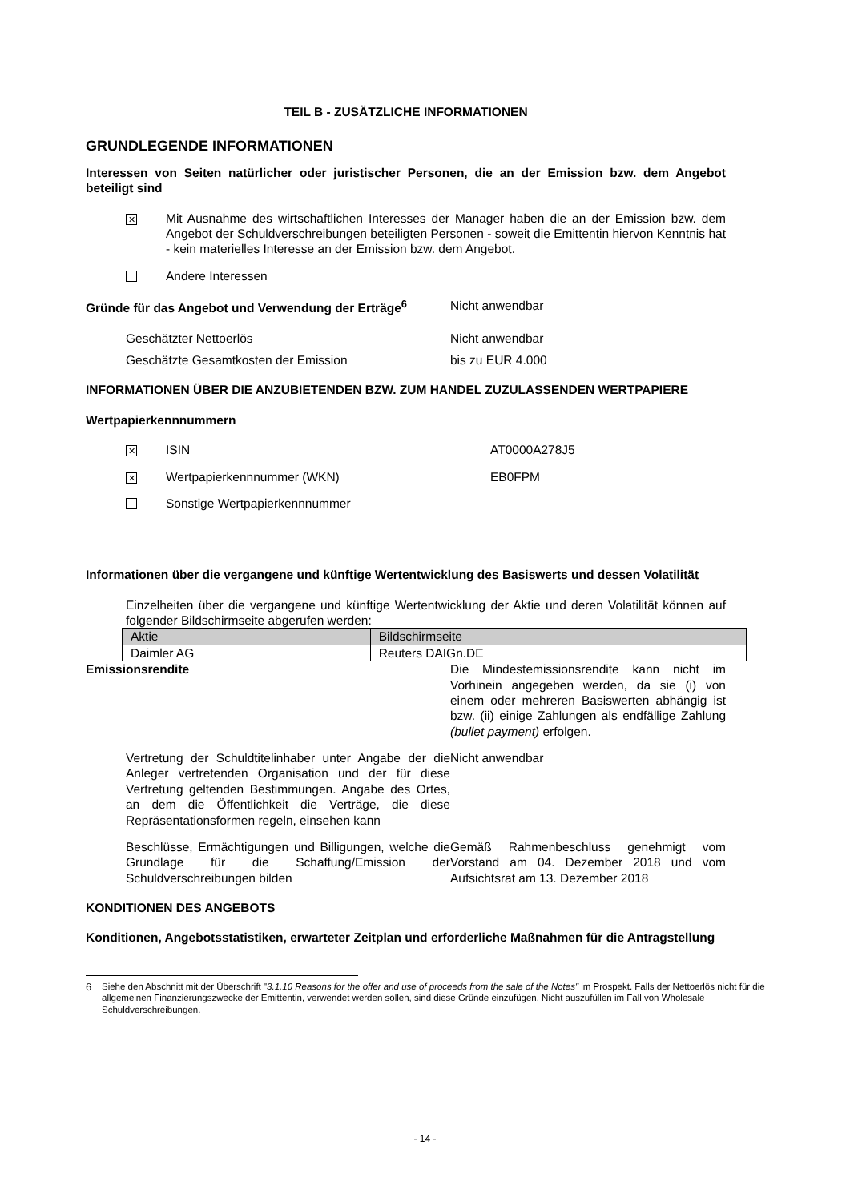TEIL B - ZUSÄTZLICHE INFORMATIONEN
GRUNDLEGENDE INFORMATIONEN
Interessen von Seiten natürlicher oder juristischer Personen, die an der Emission bzw. dem Angebot beteiligt sind
✕
Mit Ausnahme des wirtschaftlichen Interesses der Manager haben die an der Emission bzw. dem Angebot der Schuldverschreibungen beteiligten Personen - soweit die Emittentin hiervon Kenntnis hat - kein materielles Interesse an der Emission bzw. dem Angebot.
Andere Interessen
Gründe für das Angebot und Verwendung der Erträge<sup>6</sup>
Nicht anwendbar
Geschätzter Nettoerlös Nicht anwendbar
Geschätzte Gesamtkosten der Emission bis zu EUR 4.000
INFORMATIONEN ÜBER DIE ANZUBIETENDEN BZW. ZUM HANDEL ZUZULASSENDEN WERTPAPIERE
Wertpapierkennnummern
✕
ISIN AT0000A278J5
✕
Wertpapierkennnummer (WKN) EB0FPM
Sonstige Wertpapierkennnummer
Informationen über die vergangene und künftige Wertentwicklung des Basiswerts und dessen Volatilität
Einzelheiten über die vergangene und künftige Wertentwicklung der Aktie und deren Volatilität können auf folgender Bildschirmseite abgerufen werden:
| Aktie | Bildschirmseite |
| Daimler AG | Reuters DAIGn.DE |
Emissionsrendite Die Mindestemissionsrendite kann nicht im Vorhinein angegeben werden, da sie (i) von einem oder mehreren Basiswerten abhängig ist bzw. (ii) einige Zahlungen als endfällige Zahlung (bullet payment) erfolgen.
Vertretung der Schuldtitelinhaber unter Angabe der die Anleger vertretenden Organisation und der für diese Vertretung geltenden Bestimmungen. Angabe des Ortes, an dem die Öffentlichkeit die Verträge, die diese Repräsentationsformen regeln, einsehen kann
Nicht anwendbar
Beschlüsse, Ermächtigungen und Billigungen, welche die Grundlage für die Schaffung/Emission der Schuldverschreibungen bilden
Gemäß Rahmenbeschluss genehmigt vom Vorstand am 04. Dezember 2018 und vom Aufsichtsrat am 13. Dezember 2018
KONDITIONEN DES ANGEBOTS
Konditionen, Angebotsstatistiken, erwarteter Zeitplan und erforderliche Maßnahmen für die Antragstellung
6 Siehe den Abschnitt mit der Überschrift "3.1.10 Reasons for the offer and use of proceeds from the sale of the Notes" im Prospekt. Falls der Nettoerlös nicht für die allgemeinen Finanzierungszwecke der Emittentin, verwendet werden sollen, sind diese Gründe einzufügen. Nicht auszufüllen im Fall von Wholesale Schuldverschreibungen.
- 14 -